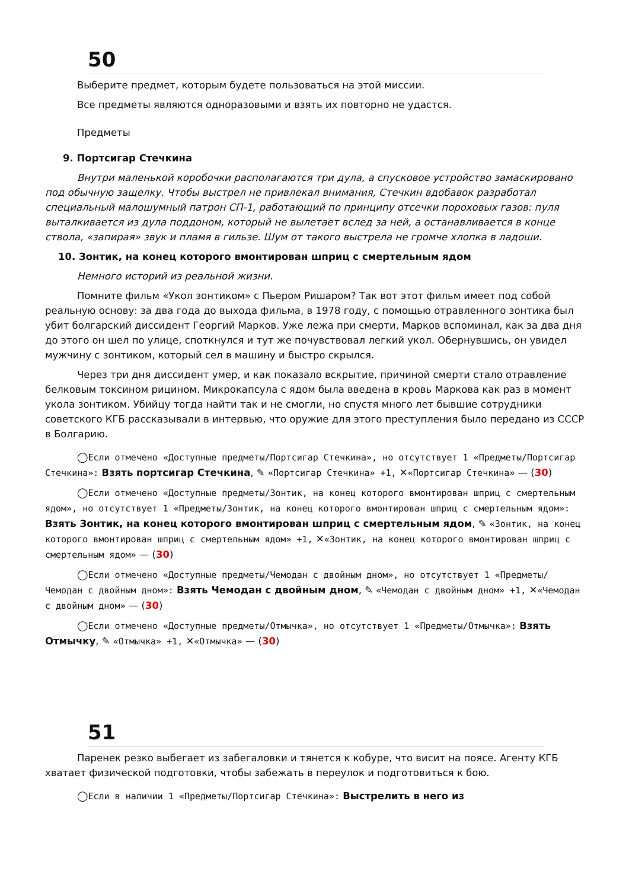50
Выберите предмет, которым будете пользоваться на этой миссии.
Все предметы являются одноразовыми и взять их повторно не удастся.
Предметы
9. Портсигар Стечкина
Внутри маленькой коробочки располагаются три дула, а спусковое устройство замаскировано под обычную защелку. Чтобы выстрел не привлекал внимания, Стечкин вдобавок разработал специальный малошумный патрон СП-1, работающий по принципу отсечки пороховых газов: пуля выталкивается из дула поддоном, который не вылетает вслед за ней, а останавливается в конце ствола, «запирая» звук и пламя в гильзе. Шум от такого выстрела не громче хлопка в ладоши.
10. Зонтик, на конец которого вмонтирован шприц с смертельным ядом
Немного историй из реальной жизни.
Помните фильм «Укол зонтиком» с Пьером Ришаром? Так вот этот фильм имеет под собой реальную основу: за два года до выхода фильма, в 1978 году, с помощью отравленного зонтика был убит болгарский диссидент Георгий Марков. Уже лежа при смерти, Марков вспоминал, как за два дня до этого он шел по улице, споткнулся и тут же почувствовал легкий укол. Обернувшись, он увидел мужчину с зонтиком, который сел в машину и быстро скрылся.
Через три дня диссидент умер, и как показало вскрытие, причиной смерти стало отравление белковым токсином рицином. Микрокапсула с ядом была введена в кровь Маркова как раз в момент укола зонтиком. Убийцу тогда найти так и не смогли, но спустя много лет бывшие сотрудники советского КГБ рассказывали в интервью, что оружие для этого преступления было передано из СССР в Болгарию.
◯Если отмечено «Доступные предметы/Портсигар Стечкина», но отсутствует 1 «Предметы/Портсигар Стечкина»: Взять портсигар Стечкина, ✎ «Портсигар Стечкина» +1, ✕«Портсигар Стечкина» — (30)
◯Если отмечено «Доступные предметы/Зонтик, на конец которого вмонтирован шприц с смертельным ядом», но отсутствует 1 «Предметы/Зонтик, на конец которого вмонтирован шприц с смертельным ядом»: Взять Зонтик, на конец которого вмонтирован шприц с смертельным ядом, ✎ «Зонтик, на конец которого вмонтирован шприц с смертельным ядом» +1, ✕«Зонтик, на конец которого вмонтирован шприц с смертельным ядом» — (30)
◯Если отмечено «Доступные предметы/Чемодан с двойным дном», но отсутствует 1 «Предметы/Чемодан с двойным дном»: Взять Чемодан с двойным дном, ✎ «Чемодан с двойным дном» +1, ✕«Чемодан с двойным дном» — (30)
◯Если отмечено «Доступные предметы/Отмычка», но отсутствует 1 «Предметы/Отмычка»: Взять Отмычку, ✎ «Отмычка» +1, ✕«Отмычка» — (30)
51
Паренек резко выбегает из забегаловки и тянется к кобуре, что висит на поясе. Агенту КГБ хватает физической подготовки, чтобы забежать в переулок и подготовиться к бою.
◯Если в наличии 1 «Предметы/Портсигар Стечкина»: Выстрелить в него из